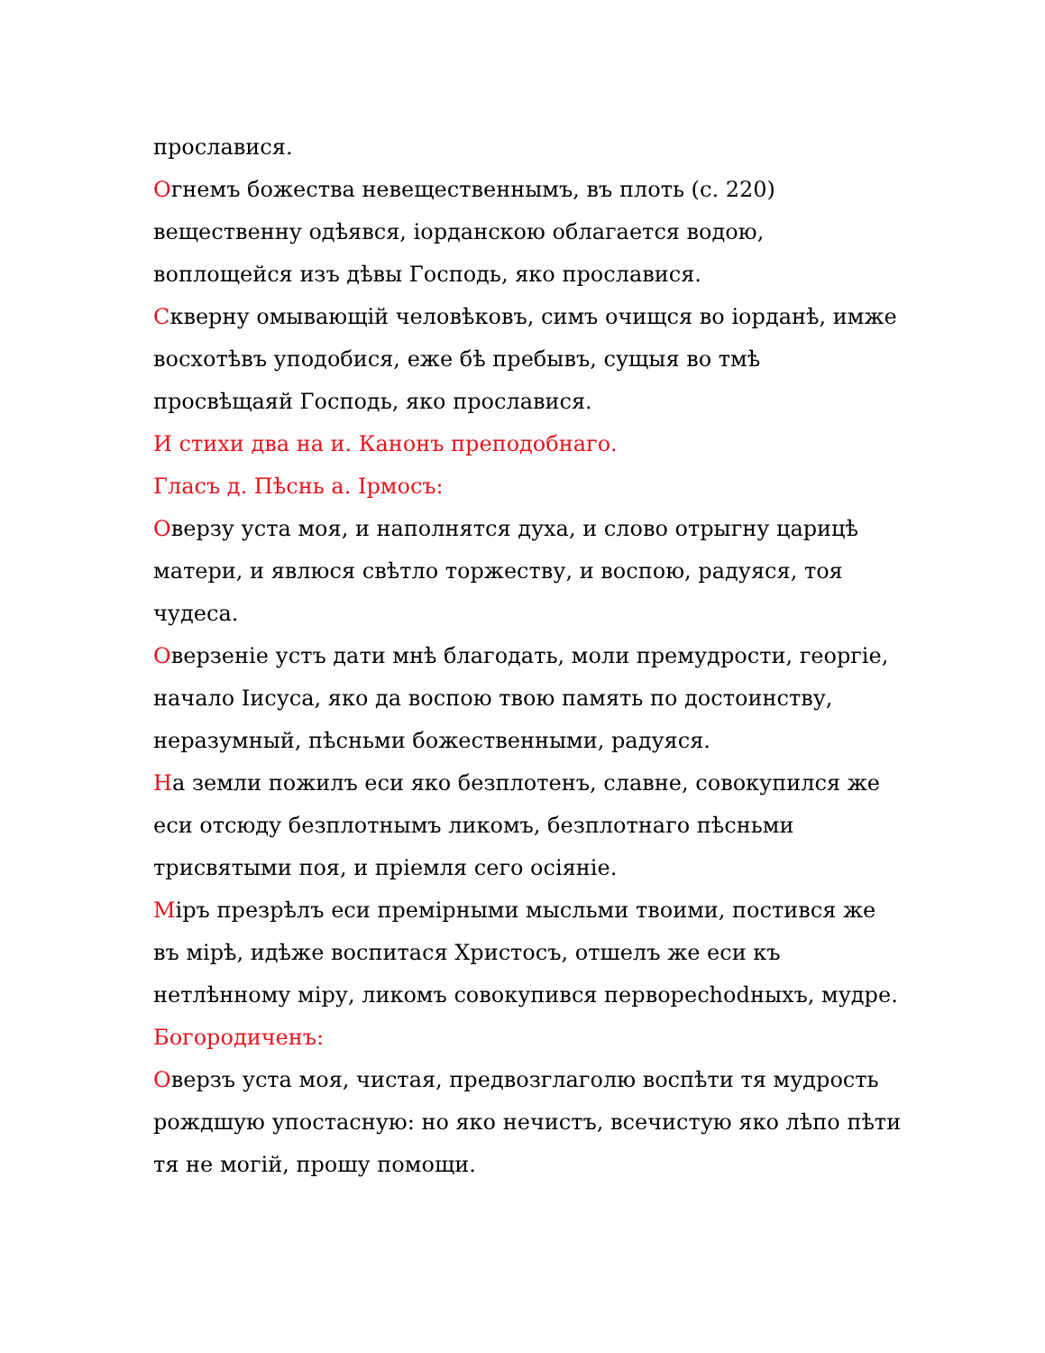прославися.
Огнемъ божества невещественнымъ, въ плоть (с. 220) вещественну одѣявся, іорданскою облагается водою, воплощейся изъ дѣвы Господь, яко прославися.
Скверну омывающій человѣковъ, симъ очищся во іорданѣ, имже восхотѣвъ уподобися, еже бѣ пребывъ, сущыя во тмѣ просвѣщаяй Господь, яко прославися.
И стихи два на и. Канонъ преподобнаго.
Гласъ д. Пѣснь а. Ірмосъ:
Оверзу уста моя, и наполнятся духа, и слово отрыгну царицѣ матери, и явлюся свѣтло торжеству, и воспою, радуяся, тоя чудеса.
Оверзеніе устъ дати мнѣ благодать, моли премудрости, георгіе, начало Іисуса, яко да воспою твою память по достоинству, неразумный, пѣсньми божественными, радуяся.
На земли пожилъ еси яко безплотенъ, славне, совокупился же еси отсюду безплотнымъ ликомъ, безплотнаго пѣсньми трисвятыми поя, и пріемля сего осіяніе.
Міръ презрѣлъ еси премірными мысльми твоими, постився же въ мірѣ, идѣже воспитася Христосъ, отшелъ же еси къ нетлѣнному міру, ликомъ совокупився перворechodныхъ, мудре.
Богородиченъ:
Оверзъ уста моя, чистая, предвозглаголю воспѣти тя мудрость рождшую упостасную: но яко нечистъ, всечистую яко лѣпо пѣти тя не могій, прошу помощи.